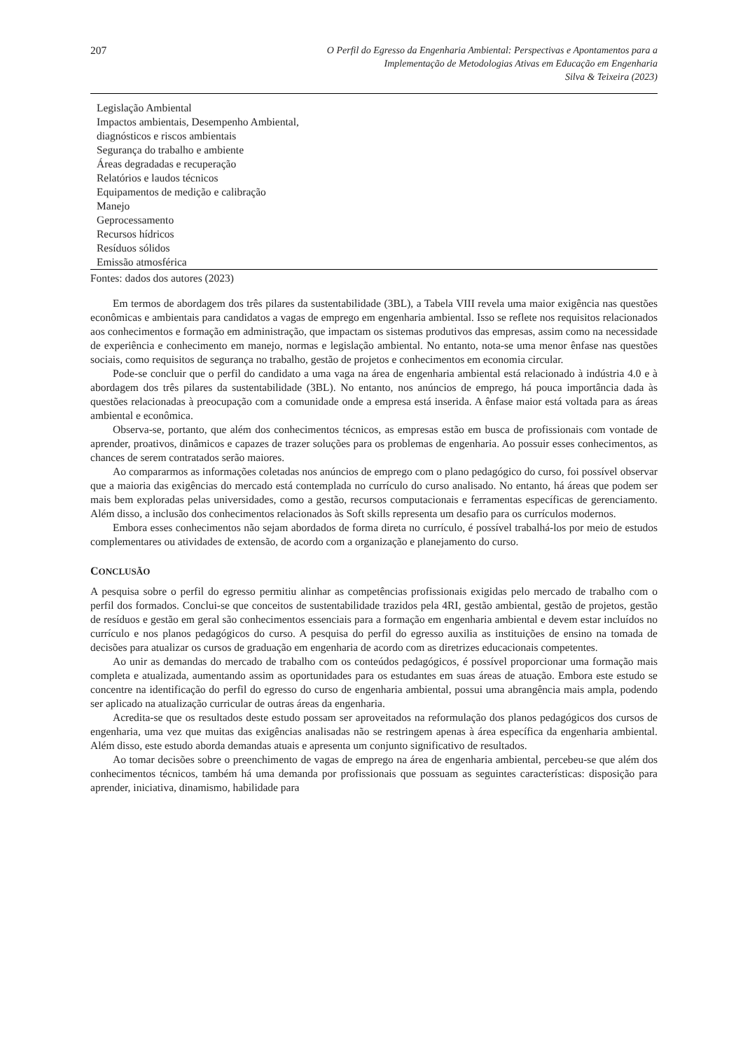207
O Perfil do Egresso da Engenharia Ambiental: Perspectivas e Apontamentos para a
Implementação de Metodologias Ativas em Educação em Engenharia
Silva & Teixeira (2023)
| Legislação Ambiental |
| Impactos ambientais, Desempenho Ambiental, diagnósticos e riscos ambientais |
| Segurança do trabalho e ambiente |
| Áreas degradadas e recuperação |
| Relatórios e laudos técnicos |
| Equipamentos de medição e calibração |
| Manejo |
| Geprocessamento |
| Recursos hídricos |
| Resíduos sólidos |
| Emissão atmosférica |
Fontes: dados dos autores (2023)
Em termos de abordagem dos três pilares da sustentabilidade (3BL), a Tabela VIII revela uma maior exigência nas questões econômicas e ambientais para candidatos a vagas de emprego em engenharia ambiental. Isso se reflete nos requisitos relacionados aos conhecimentos e formação em administração, que impactam os sistemas produtivos das empresas, assim como na necessidade de experiência e conhecimento em manejo, normas e legislação ambiental. No entanto, nota-se uma menor ênfase nas questões sociais, como requisitos de segurança no trabalho, gestão de projetos e conhecimentos em economia circular.
Pode-se concluir que o perfil do candidato a uma vaga na área de engenharia ambiental está relacionado à indústria 4.0 e à abordagem dos três pilares da sustentabilidade (3BL). No entanto, nos anúncios de emprego, há pouca importância dada às questões relacionadas à preocupação com a comunidade onde a empresa está inserida. A ênfase maior está voltada para as áreas ambiental e econômica.
Observa-se, portanto, que além dos conhecimentos técnicos, as empresas estão em busca de profissionais com vontade de aprender, proativos, dinâmicos e capazes de trazer soluções para os problemas de engenharia. Ao possuir esses conhecimentos, as chances de serem contratados serão maiores.
Ao compararmos as informações coletadas nos anúncios de emprego com o plano pedagógico do curso, foi possível observar que a maioria das exigências do mercado está contemplada no currículo do curso analisado. No entanto, há áreas que podem ser mais bem exploradas pelas universidades, como a gestão, recursos computacionais e ferramentas específicas de gerenciamento. Além disso, a inclusão dos conhecimentos relacionados às Soft skills representa um desafio para os currículos modernos.
Embora esses conhecimentos não sejam abordados de forma direta no currículo, é possível trabalhá-los por meio de estudos complementares ou atividades de extensão, de acordo com a organização e planejamento do curso.
CONCLUSÃO
A pesquisa sobre o perfil do egresso permitiu alinhar as competências profissionais exigidas pelo mercado de trabalho com o perfil dos formados. Conclui-se que conceitos de sustentabilidade trazidos pela 4RI, gestão ambiental, gestão de projetos, gestão de resíduos e gestão em geral são conhecimentos essenciais para a formação em engenharia ambiental e devem estar incluídos no currículo e nos planos pedagógicos do curso. A pesquisa do perfil do egresso auxilia as instituições de ensino na tomada de decisões para atualizar os cursos de graduação em engenharia de acordo com as diretrizes educacionais competentes.
Ao unir as demandas do mercado de trabalho com os conteúdos pedagógicos, é possível proporcionar uma formação mais completa e atualizada, aumentando assim as oportunidades para os estudantes em suas áreas de atuação. Embora este estudo se concentre na identificação do perfil do egresso do curso de engenharia ambiental, possui uma abrangência mais ampla, podendo ser aplicado na atualização curricular de outras áreas da engenharia.
Acredita-se que os resultados deste estudo possam ser aproveitados na reformulação dos planos pedagógicos dos cursos de engenharia, uma vez que muitas das exigências analisadas não se restringem apenas à área específica da engenharia ambiental. Além disso, este estudo aborda demandas atuais e apresenta um conjunto significativo de resultados.
Ao tomar decisões sobre o preenchimento de vagas de emprego na área de engenharia ambiental, percebeu-se que além dos conhecimentos técnicos, também há uma demanda por profissionais que possuam as seguintes características: disposição para aprender, iniciativa, dinamismo, habilidade para